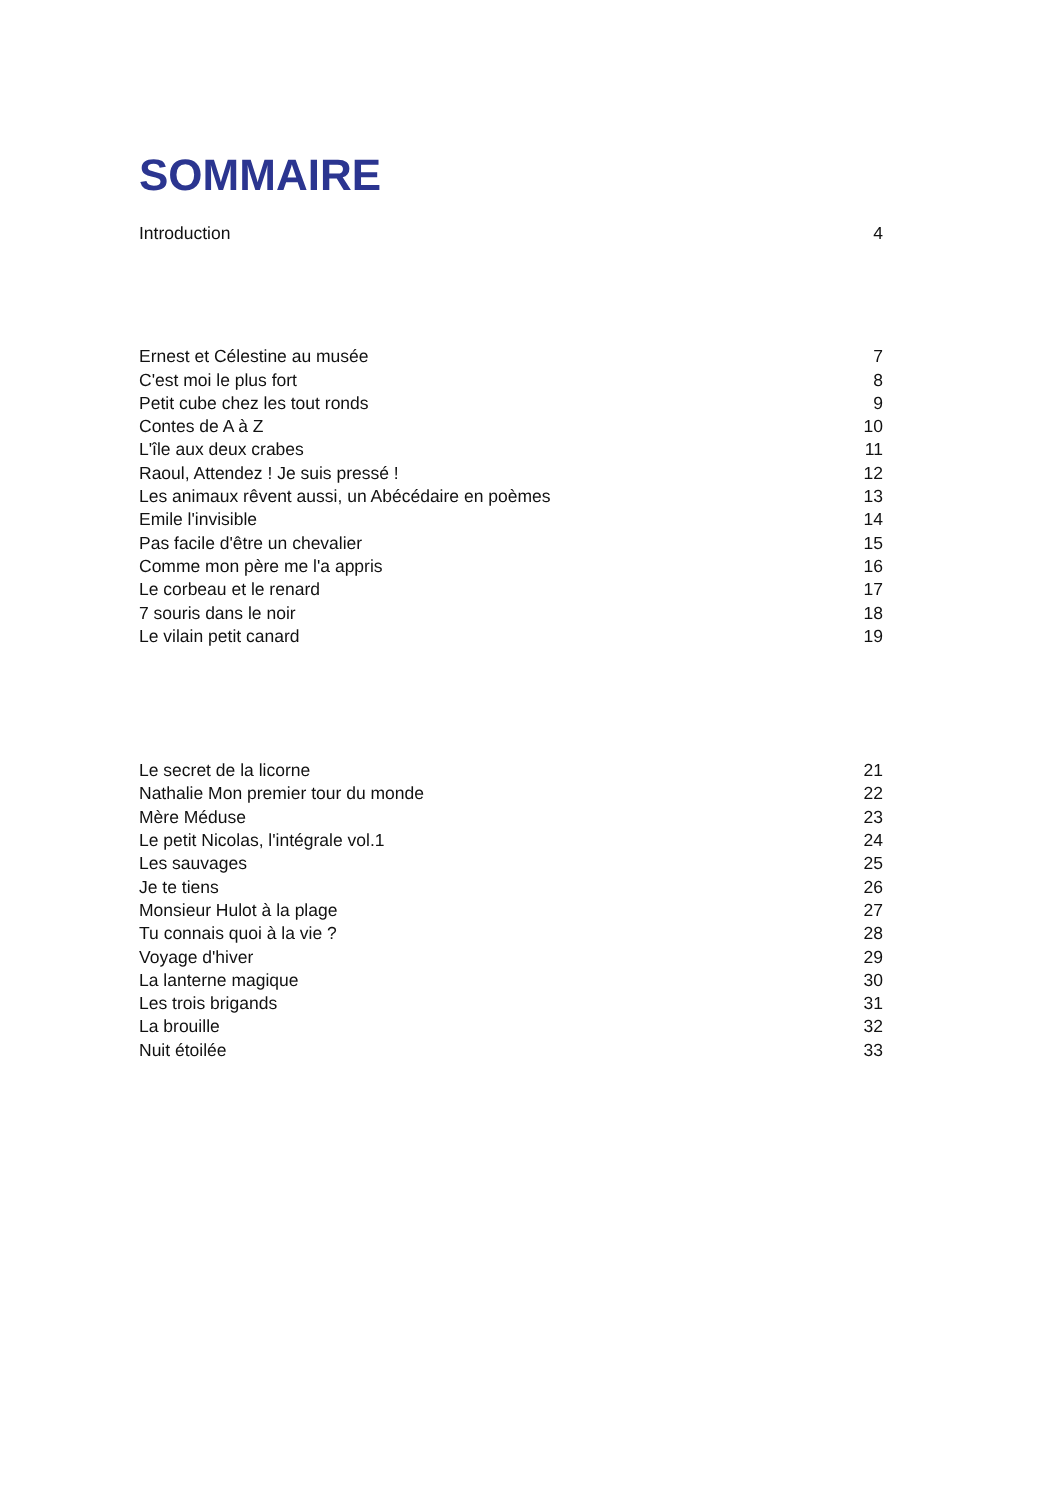SOMMAIRE
Introduction 4
Ernest et Célestine au musée 7
C'est moi le plus fort 8
Petit cube chez les tout ronds 9
Contes de A à Z 10
L'île aux deux crabes 11
Raoul, Attendez ! Je suis pressé ! 12
Les animaux rêvent aussi, un Abécédaire en poèmes 13
Emile l'invisible 14
Pas facile d'être un chevalier 15
Comme mon père me l'a appris 16
Le corbeau et le renard 17
7 souris dans le noir 18
Le vilain petit canard 19
Le secret de la licorne 21
Nathalie Mon premier tour du monde 22
Mère Méduse 23
Le petit Nicolas, l'intégrale vol.1 24
Les sauvages 25
Je te tiens 26
Monsieur Hulot à la plage 27
Tu connais quoi à la vie ? 28
Voyage d'hiver 29
La lanterne magique 30
Les trois brigands 31
La brouille 32
Nuit étoilée 33